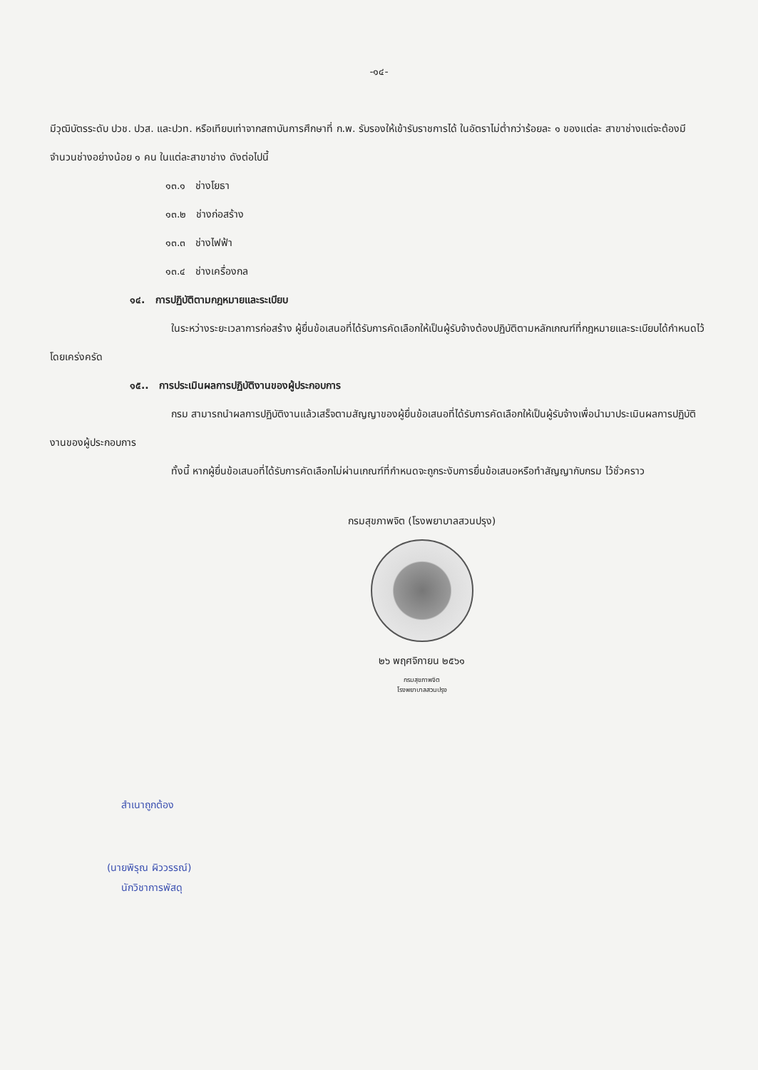-๑๔-
มีวุฒิบัตรระดับ ปวช. ปวส. และปวท. หรือเทียบเท่าจากสถาบันการศึกษาที่ ก.พ. รับรองให้เข้ารับราชการได้ ในอัตราไม่ต่ำกว่าร้อยละ ๑ ของแต่ละ สาขาช่างแต่จะต้องมีจำนวนช่างอย่างน้อย ๑ คน ในแต่ละสาขาช่าง ดังต่อไปนี้
๑๓.๑ ช่างโยธา
๑๓.๒ ช่างก่อสร้าง
๑๓.๓ ช่างไฟฟ้า
๑๓.๔ ช่างเครื่องกล
๑๔. การปฏิบัติตามกฎหมายและระเบียบ
ในระหว่างระยะเวลาการก่อสร้าง ผู้ยื่นข้อเสนอที่ได้รับการคัดเลือกให้เป็นผู้รับจ้างต้องปฏิบัติตามหลักเกณฑ์ที่กฎหมายและระเบียบได้กำหนดไว้โดยเคร่งครัด
๑๕.. การประเมินผลการปฏิบัติงานของผู้ประกอบการ
กรม สามารถนำผลการปฏิบัติงานแล้วเสร็จตามสัญญาของผู้ยื่นข้อเสนอที่ได้รับการคัดเลือกให้เป็นผู้รับจ้างเพื่อนำมาประเมินผลการปฏิบัติงานของผู้ประกอบการ
ทั้งนี้ หากผู้ยื่นข้อเสนอที่ได้รับการคัดเลือกไม่ผ่านเกณฑ์ที่กำหนดจะถูกระงับการยื่นข้อเสนอหรือทำสัญญากับกรม ไว้ชั่วคราว
กรมสุขภาพจิต (โรงพยาบาลสวนปรุง)
๒๖ พฤศจิกายน ๒๕๖๑
กรมสุขภาพจิต
โรงพยาบาลสวนปรุง
สำเนาถูกต้อง
(นายพิรุณ ผิววรรณ์)
นักวิชาการพัสดุ